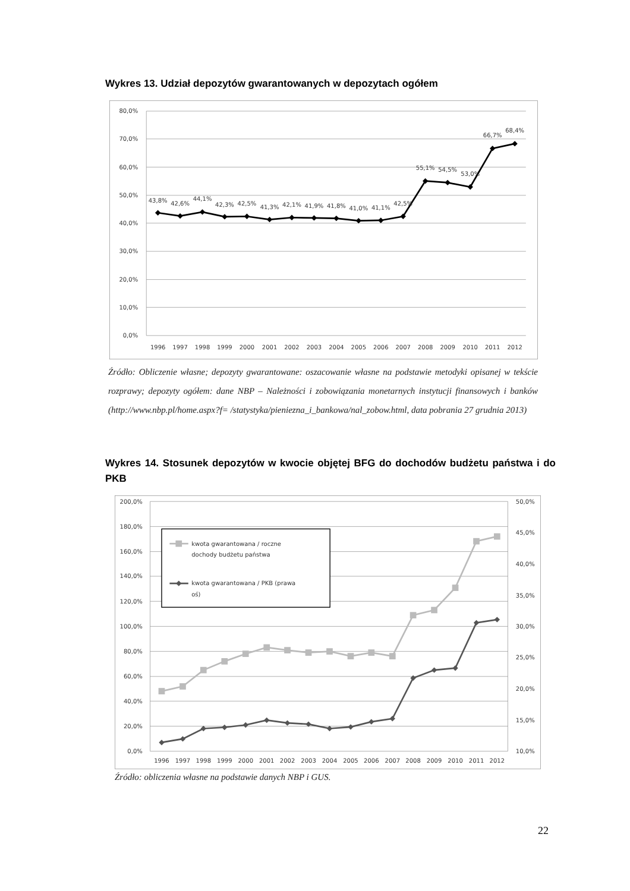Wykres 13. Udział depozytów gwarantowanych w depozytach ogółem
80,0%
70,0%
60,0%
50,0%
40,0%
30,0%
20,0%
10,0%
0,0%
1996
1997
1998
1999
2000
2001
2002
2003
2004
2005
2006
2007
2008
2009
2010
2011
2012
43,8%
42,6%
44,1%
42,3%
42,5%
41,3%
42,1%
41,9%
41,8%
41,0%
41,1%
42,5%
55,1%
54,5%
53,0%
66,7%
68,4%
Źródło: Obliczenie własne; depozyty gwarantowane: oszacowanie własne na podstawie metodyki opisanej w tekście rozprawy; depozyty ogółem: dane NBP – Należności i zobowiązania monetarnych instytucji finansowych i banków (http://www.nbp.pl/home.aspx?f= /statystyka/pieniezna_i_bankowa/nal_zobow.html, data pobrania 27 grudnia 2013)
Wykres 14. Stosunek depozytów w kwocie objętej BFG do dochodów budżetu państwa i do PKB
200,0%
180,0%
160,0%
140,0%
120,0%
100,0%
80,0%
60,0%
40,0%
20,0%
0,0%
50,0%
45,0%
40,0%
35,0%
30,0%
25,0%
20,0%
15,0%
10,0%
1996
1997
1998
1999
2000
2001
2002
2003
2004
2005
2006
2007
2008
2009
2010
2011
2012
kwota gwarantowana / roczne
dochody budżetu państwa
kwota gwarantowana / PKB (prawa
oś)
Źródło: obliczenia własne na podstawie danych NBP i GUS.
22